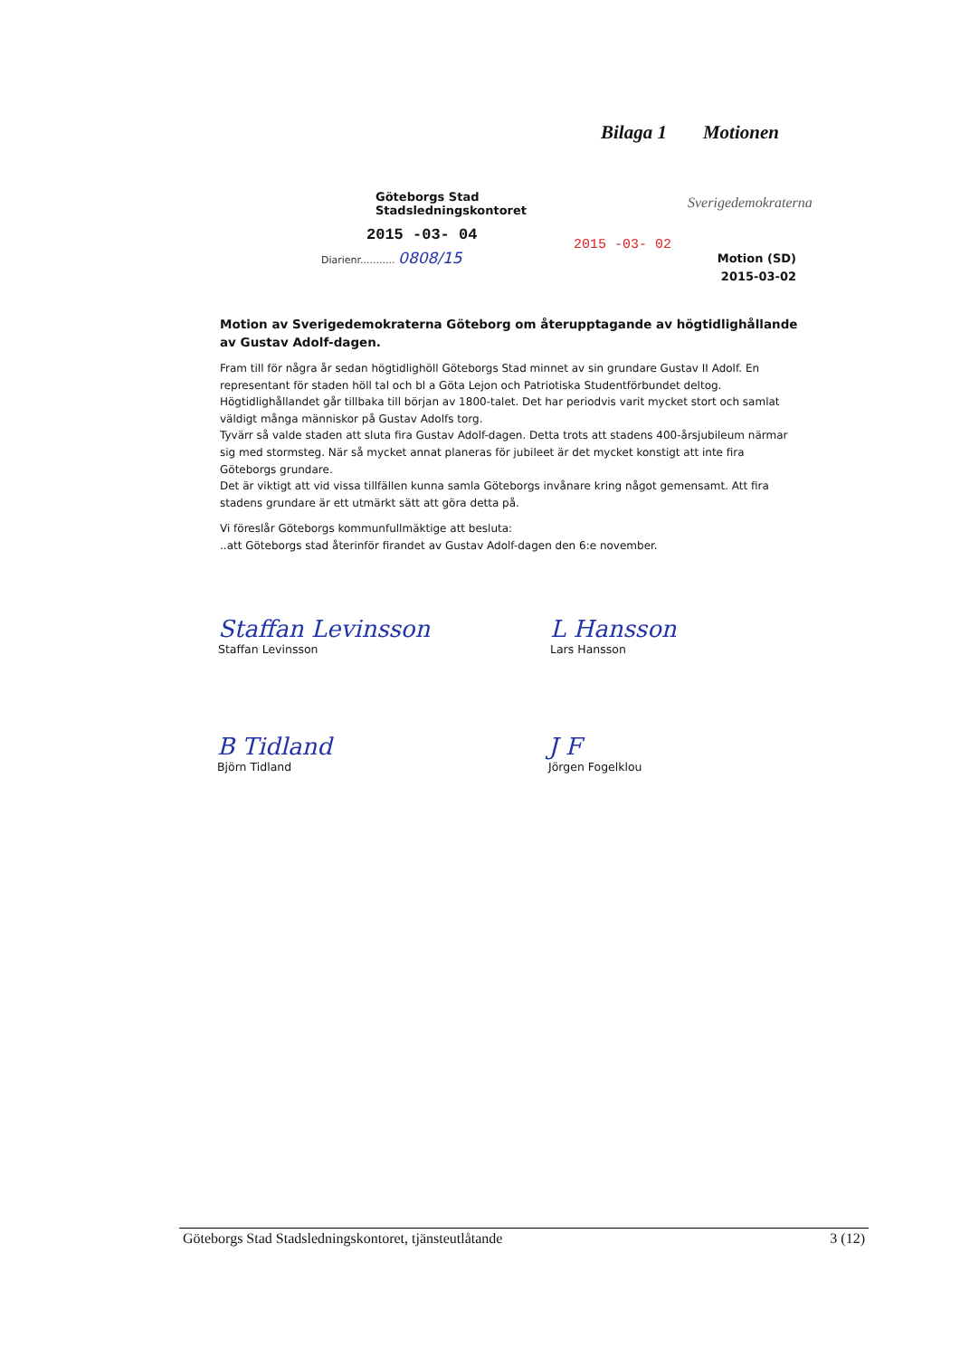Bilaga 1 Motionen
Göteborgs Stad
Stadsledningskontoret
2015 -03- 04
Diarienr........... 0808/15
2015 -03- 02
Sverigedemokraterna
Motion (SD)
2015-03-02
Motion av Sverigedemokraterna Göteborg om återupptagande av högtidlighållande av Gustav Adolf-dagen.
Fram till för några år sedan högtidlighöll Göteborgs Stad minnet av sin grundare Gustav II Adolf. En representant för staden höll tal och bl a Göta Lejon och Patriotiska Studentförbundet deltog. Högtidlighållandet går tillbaka till början av 1800-talet. Det har periodvis varit mycket stort och samlat väldigt många människor på Gustav Adolfs torg.
Tyvärr så valde staden att sluta fira Gustav Adolf-dagen. Detta trots att stadens 400-årsjubileum närmar sig med stormsteg. När så mycket annat planeras för jubileet är det mycket konstigt att inte fira Göteborgs grundare.
Det är viktigt att vid vissa tillfällen kunna samla Göteborgs invånare kring något gemensamt. Att fira stadens grundare är ett utmärkt sätt att göra detta på.
Vi föreslår Göteborgs kommunfullmäktige att besluta:
..att Göteborgs stad återinför firandet av Gustav Adolf-dagen den 6:e november.
Staffan Levinsson
Staffan Levinsson
L Hansson
Lars Hansson
B Tidland
Björn Tidland
J F
Jörgen Fogelklou
Göteborgs Stad Stadsledningskontoret, tjänsteutlåtande 3 (12)